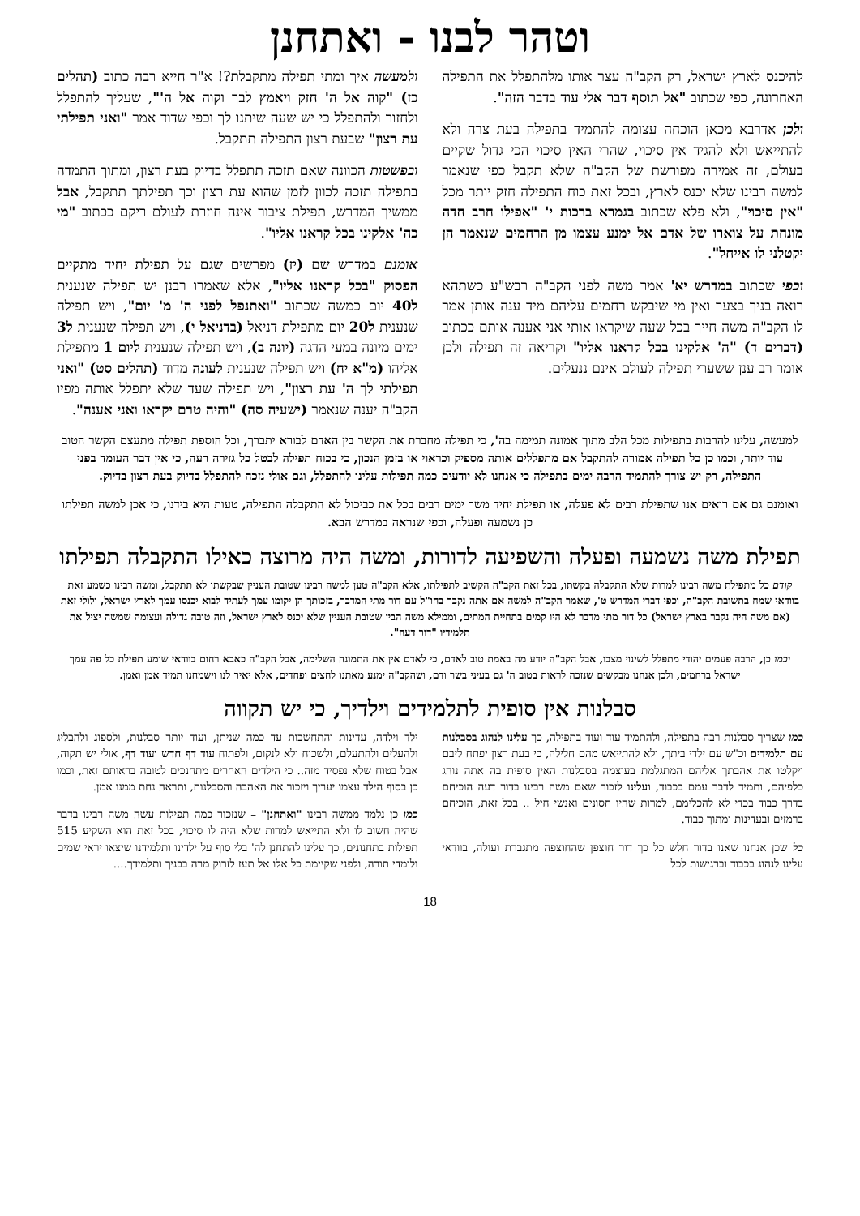וטהר לבנו - ואתחנן
להיכנס לארץ ישראל, רק הקב"ה עצר אותו מלהתפלל את התפילה האחרונה, כפי שכתוב "אל תוסף דבר אלי עוד בדבר הזה".
ולכן אדרבא מכאן הוכחה עצומה להתמיד בתפילה בעת צרה ולא להתייאש ולא להגיד אין סיכוי, שהרי האין סיכוי הכי גדול שקיים בעולם, זה אמירה מפורשת של הקב"ה שלא תקבל כפי שנאמר למשה רבינו שלא יכנס לארץ, ובכל זאת כוח התפילה חזק יותר מכל "אין סיכוי", ולא פלא שכתוב בגמרא ברכות י' "אפילו חרב חדה מונחת על צוארו של אדם אל ימנע עצמו מן הרחמים שנאמר הן יקטלני לו אייחל".
וכפי שכתוב במדרש יא' אמר משה לפני הקב"ה רבש"ע כשתהא רואה בניך בצער ואין מי שיבקש רחמים עליהם מיד ענה אותן אמר לו הקב"ה משה חייך בכל שעה שיקראו אותי אני אענה אותם ככתוב (דברים ד) "ה' אלקינו בכל קראנו אליו" וקריאה זה תפילה ולכן אומר רב ענן ששערי תפילה לעולם אינם ננעלים.
ולמעשה איך ומתי תפילה מתקבלת?! א"ר חייא רבה כתוב (תהלים כז) "קוה אל ה' חזק ויאמץ לבך וקוה אל ה'", שעליך להתפלל ולחזור ולהתפלל כי יש שעה שיתנו לך וכפי שדוד אמר "ואני תפילתי עת רצון" שבעת רצון התפילה תתקבל.
ובפשטות הכוונה שאם תזכה תתפלל בדיוק בעת רצון, ומתוך התמדה בתפילה תזכה לכוון לזמן שהוא עת רצון וכך תפילתך תתקבל, אבל ממשיך המדרש, תפילת ציבור אינה חוזרת לעולם ריקם ככתוב "מי כה' אלקינו בכל קראנו אליו".
אומנם במדרש שם (יז) מפרשים שגם על תפילת יחיד מתקיים הפסוק "בכל קראנו אליו", אלא שאמרו רבנן יש תפילה שנענית ל40 יום כמשה שכתוב "ואתנפל לפני ה' מ' יום", ויש תפילה שנענית ל20 יום מתפילת דניאל (בדניאל י), ויש תפילה שנענית ל3 ימים מיונה במעי הדגה (יונה ב), ויש תפילה שנענית ליום 1 מתפילת אליהו (מ"א יח) ויש תפילה שנענית לעונה מדוד (תהלים סט) "ואני תפילתי לך ה' עת רצון", ויש תפילה שעד שלא יתפלל אותה מפיו הקב"ה יענה שנאמר (ישעיה סה) "והיה טרם יקראו ואני אענה".
למעשה, עלינו להרבות בתפילות מכל הלב מתוך אמונה תמימה בה', כי תפילה מחברת את הקשר בין האדם לבורא יתברך, וכל הוספת תפילה מתעצם הקשר הטוב עוד יותר, וכמו כן כל תפילה אמורה להתקבל אם מתפללים אותה מספיק וכראוי או בזמן הנכון, כי בכוח תפילה לבטל כל גזירה רעה, כי אין דבר העומד בפני התפילה, רק יש צורך להתמיד הרבה ימים בתפילה כי אנחנו לא יודעים כמה תפילות עלינו להתפלל, וגם אולי נזכה להתפלל בדיוק בעת רצון בדיוק.
ואומנם גם אם רואים אנו שתפילת רבים לא פעלה, או תפילת יחיד משך ימים רבים בכל את כביכול לא התקבלה התפילה, טעות היא בידנו, כי אכן למשה תפילתו כן נשמעה ופעלה, וכפי שנראה במדרש הבא.
תפילת משה נשמעה ופעלה והשפיעה לדורות, ומשה היה מרוצה כאילו התקבלה תפילתו
קודם כל מתפילת משה רבינו למרות שלא התקבלה בקשתו, בכל זאת הקב"ה הקשיב לתפילתו, אלא הקב"ה טען למשה רבינו שטובת העניין שבקשתו לא תתקבל, ומשה רבינו כשמע זאת בוודאי שמח בתשובת הקב"ה, וכפי דברי המדרש ט', שאמר הקב"ה למשה אם אתה נקבר בחו"ל עם דור מתי המדבר, בזכותך הן יקומו עמך לעתיד לבוא יכנסו עמך לארץ ישראל, ולולי זאת (אם משה היה נקבר בארץ ישראל) כל דור מתי מדבר לא היו קמים בתחיית המתים, וממילא משה הבין שטובת העניין שלא יכנס לארץ ישראל, וזה טובה גדולה ועצומה שמשה יציל את תלמידיו "דור דעה".
וכמו כן, הרבה פעמים יהודי מתפלל לשינוי מצבו, אבל הקב"ה יודע מה באמת טוב לאדם, כי לאדם אין את התמונה השלימה, אבל הקב"ה כאבא רחום בוודאי שומע תפילת כל פה עמך ישראל ברחמים, ולכן אנחנו מבקשים שנזכה לראות בטוב ה' גם בעיני בשר ודם, ושהקב"ה ימנע מאתנו לחצים ופחדים, אלא יאיר לנו וישמחנו תמיד אמן ואמן.
סבלנות אין סופית לתלמידים וילדיך, כי יש תקווה
כמו שצריך סבלנות רבה בתפילה, ולהתמיד עוד ועוד בתפילה, כך עלינו לנהוג בסבלנות עם תלמידים וכ"ש עם ילדי ביתך, ולא להתייאש מהם חלילה, כי בעת רצון יפתח ליבם ויקלטו את אהבתך אליהם המתגלמת בעוצמה בסבלנות האין סופית בה אתה נוהג כלפיהם, ותמיד לדבר עמם בכבוד, ועלינו לזכור שאם משה רבינו בדור דעה הוכיחם בדרך כבוד בכדי לא להכלימם, למרות שהיו חסונים ואנשי חיל .. בכל זאת, הוכיחם ברמזים ובעדינות ומתוך כבוד.
כל שכן אנחנו שאנו בדור חלש כל כך דור חוצפן שהחוצפה מתגברת ועולה, בוודאי עלינו לנהוג בכבוד וברגישות לכל
ילד וילדה, עדינות והתחשבות עד כמה שניתן, ועוד יותר סבלנות, ולספוג ולהבליג ולהעלים ולהתעלם, ולשכוח ולא לנקום, ולפתוח עוד דף חדש ועוד דף, אולי יש תקוה, אבל בטוח שלא נפסיד מזה.. כי הילדים האחרים מתחנכים לטובה בראותם זאת, וכמו כן בסוף הילד עצמו יעריך ויזכור את האהבה והסבלנות, ותראה נחת ממנו אמן.
כמו כן נלמד ממשה רבינו "ואתחנן" – שנזכור כמה תפילות עשה משה רבינו בדבר שהיה חשוב לו ולא התייאש למרות שלא היה לו סיכוי, בכל זאת הוא השקיע 515 תפילות בתחנונים, כך עלינו להתחנן לה' בלי סוף על ילדינו ותלמידנו שיצאו יראי שמים ולומדי תורה, ולפני שקיימת כל אלו אל תעז לזרוק מרה בבניך ותלמידך....
18